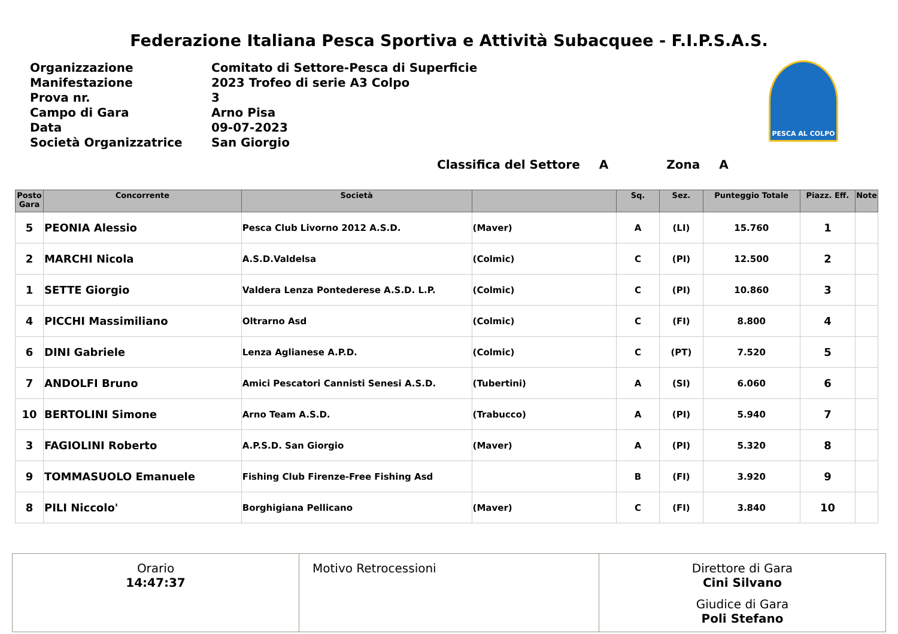Federazione Italiana Pesca Sportiva e Attività Subacquee - F.I.P.S.A.S.
| Organizzazione | Comitato di Settore-Pesca di Superficie |
| Manifestazione | 2023 Trofeo di serie A3 Colpo |
| Prova nr. | 3 |
| Campo di Gara | Arno Pisa |
| Data | 09-07-2023 |
| Società Organizzatrice | San Giorgio |
PESCA AL COLPO
Classifica del Settore A Zona A
| Posto Gara | Concorrente | Società | | Sq. | Sez. | Punteggio Totale | Piazz. Eff. | Note |
| --- | --- | --- | --- | --- | --- | --- | --- | --- |
| 5 | PEONIA Alessio | Pesca Club Livorno 2012 A.S.D. | (Maver) | A | (LI) | 15.760 | 1 | |
| 2 | MARCHI Nicola | A.S.D.Valdelsa | (Colmic) | C | (PI) | 12.500 | 2 | |
| 1 | SETTE Giorgio | Valdera Lenza Pontederese A.S.D. L.P. | (Colmic) | C | (PI) | 10.860 | 3 | |
| 4 | PICCHI Massimiliano | Oltrarno Asd | (Colmic) | C | (FI) | 8.800 | 4 | |
| 6 | DINI Gabriele | Lenza Aglianese A.P.D. | (Colmic) | C | (PT) | 7.520 | 5 | |
| 7 | ANDOLFI Bruno | Amici Pescatori Cannisti Senesi A.S.D. | (Tubertini) | A | (SI) | 6.060 | 6 | |
| 10 | BERTOLINI Simone | Arno Team A.S.D. | (Trabucco) | A | (PI) | 5.940 | 7 | |
| 3 | FAGIOLINI Roberto | A.P.S.D. San Giorgio | (Maver) | A | (PI) | 5.320 | 8 | |
| 9 | TOMMASUOLO Emanuele | Fishing Club Firenze-Free Fishing Asd | | B | (FI) | 3.920 | 9 | |
| 8 | PILI Niccolo' | Borghigiana Pellicano | (Maver) | C | (FI) | 3.840 | 10 | |
Orario
14:47:37
Motivo Retrocessioni Direttore di Gara
Cini Silvano
Giudice di Gara
Poli Stefano